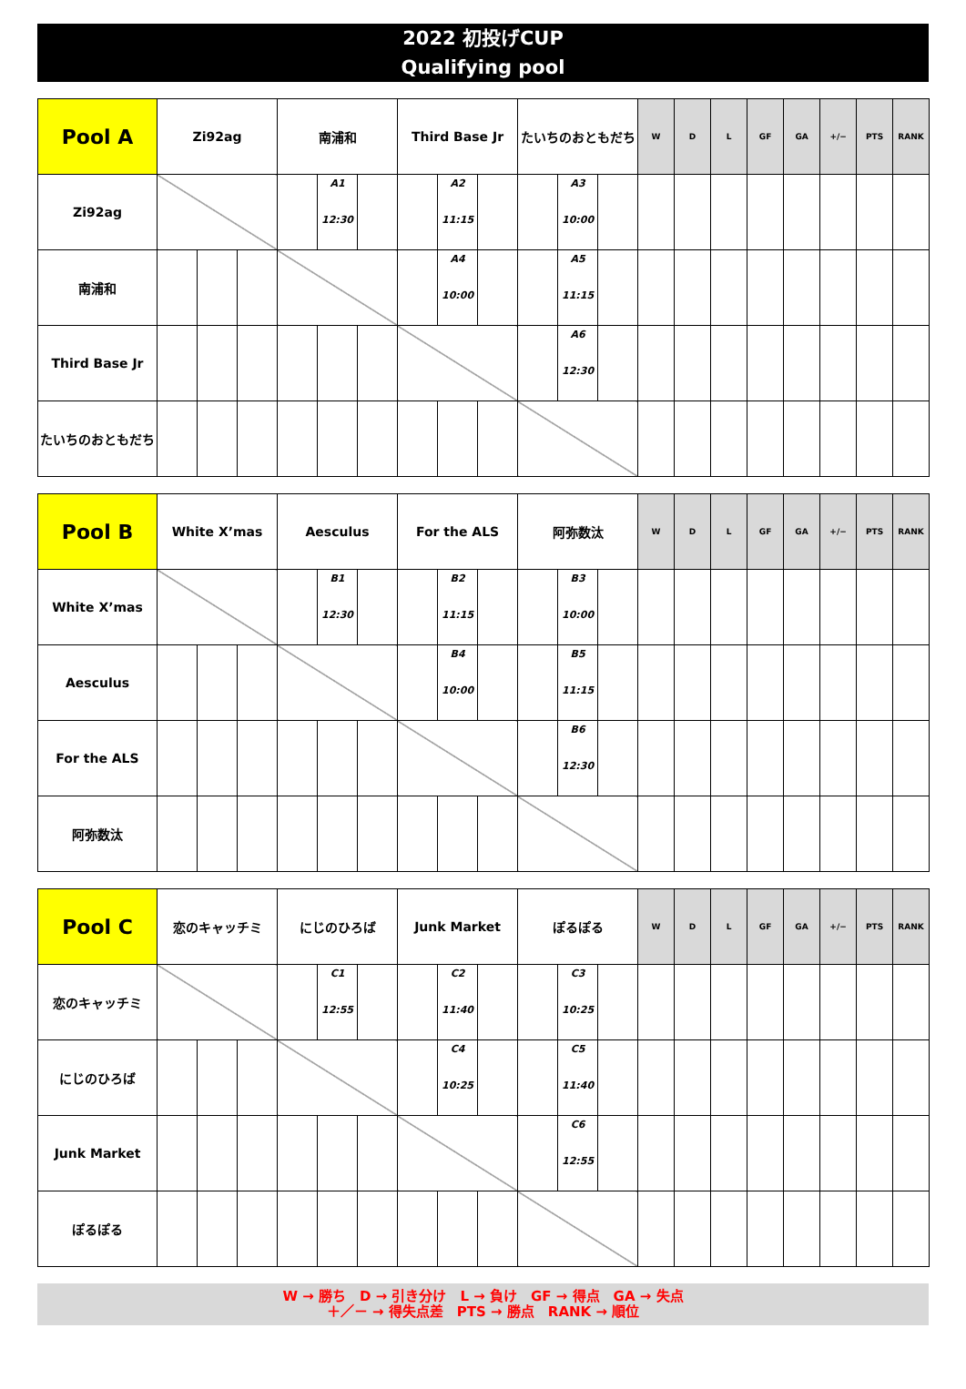2022 初投げCUP
Qualifying pool
| Pool A | Zi92ag | | | 南浦和 | | | Third Base Jr | | | たいちのおともだち | | | W | D | L | GF | GA | +/− | PTS | RANK |
| Zi92ag | | | | | A1 12:30 | | | A2 11:15 | | | A3 10:00 | | | | | | | | | |
| 南浦和 | | | | | | | | A4 10:00 | | | A5 11:15 | | | | | | | | | |
| Third Base Jr | | | | | | | | | | | A6 12:30 | | | | | | | | | |
| たいちのおともだち | | | | | | | | | | | | | | | | | | | | |
| Pool B | White X’mas | | | Aesculus | | | For the ALS | | | 阿弥数汰 | | | W | D | L | GF | GA | +/− | PTS | RANK |
| White X’mas | | | | | B1 12:30 | | | B2 11:15 | | | B3 10:00 | | | | | | | | | |
| Aesculus | | | | | | | | B4 10:00 | | | B5 11:15 | | | | | | | | | |
| For the ALS | | | | | | | | | | | B6 12:30 | | | | | | | | | |
| 阿弥数汰 | | | | | | | | | | | | | | | | | | | | |
| Pool C | 恋のキャッチミ | | | にじのひろば | | | Junk Market | | | ぽるぽる | | | W | D | L | GF | GA | +/− | PTS | RANK |
| 恋のキャッチミ | | | | | C1 12:55 | | | C2 11:40 | | | C3 10:25 | | | | | | | | | |
| にじのひろば | | | | | | | | C4 10:25 | | | C5 11:40 | | | | | | | | | |
| Junk Market | | | | | | | | | | | C6 12:55 | | | | | | | | | |
| ぽるぽる | | | | | | | | | | | | | | | | | | | | |
W → 勝ち　D → 引き分け　L → 負け　GF → 得点　GA → 失点
＋／－ → 得失点差　PTS → 勝点　RANK → 順位